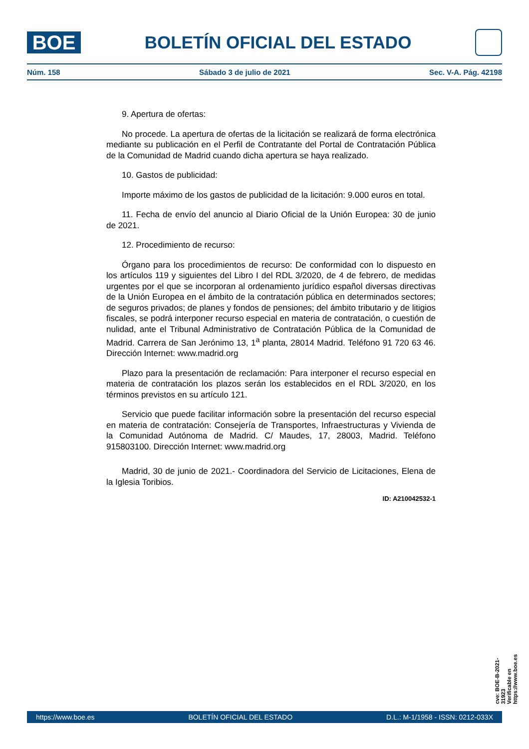BOE
BOLETÍN OFICIAL DEL ESTADO
Núm. 158 Sábado 3 de julio de 2021 Sec. V-A. Pág. 42198
9. Apertura de ofertas:
No procede. La apertura de ofertas de la licitación se realizará de forma electrónica mediante su publicación en el Perfil de Contratante del Portal de Contratación Pública de la Comunidad de Madrid cuando dicha apertura se haya realizado.
10. Gastos de publicidad:
Importe máximo de los gastos de publicidad de la licitación: 9.000 euros en total.
11. Fecha de envío del anuncio al Diario Oficial de la Unión Europea: 30 de junio de 2021.
12. Procedimiento de recurso:
Órgano para los procedimientos de recurso: De conformidad con lo dispuesto en los artículos 119 y siguientes del Libro I del RDL 3/2020, de 4 de febrero, de medidas urgentes por el que se incorporan al ordenamiento jurídico español diversas directivas de la Unión Europea en el ámbito de la contratación pública en determinados sectores; de seguros privados; de planes y fondos de pensiones; del ámbito tributario y de litigios fiscales, se podrá interponer recurso especial en materia de contratación, o cuestión de nulidad, ante el Tribunal Administrativo de Contratación Pública de la Comunidad de Madrid. Carrera de San Jerónimo 13, 1<sup>a</sup> planta, 28014 Madrid. Teléfono 91 720 63 46. Dirección Internet: www.madrid.org
Plazo para la presentación de reclamación: Para interponer el recurso especial en materia de contratación los plazos serán los establecidos en el RDL 3/2020, en los términos previstos en su artículo 121.
Servicio que puede facilitar información sobre la presentación del recurso especial en materia de contratación: Consejería de Transportes, Infraestructuras y Vivienda de la Comunidad Autónoma de Madrid. C/ Maudes, 17, 28003, Madrid. Teléfono 915803100. Dirección Internet: www.madrid.org
Madrid, 30 de junio de 2021.- Coordinadora del Servicio de Licitaciones, Elena de la Iglesia Toribios.
ID: A210042532-1
cve: BOE-B-2021-31923
Verificable en https://www.boe.es
https://www.boe.es BOLETÍN OFICIAL DEL ESTADO D.L.: M-1/1958 - ISSN: 0212-033X